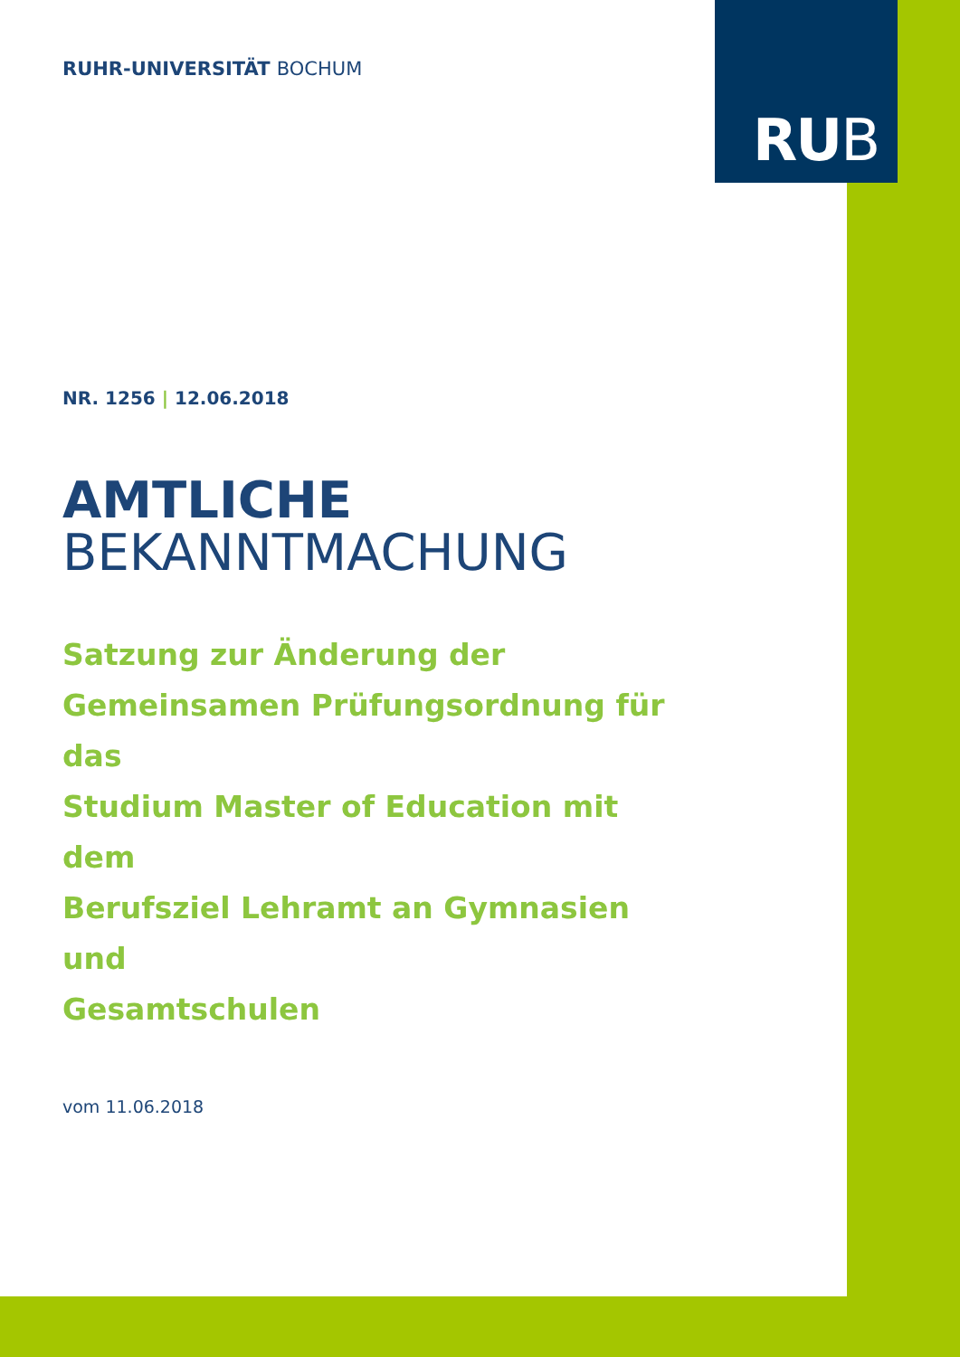RUB
RUHR-UNIVERSITÄT BOCHUM
NR. 1256 | 12.06.2018
AMTLICHE
BEKANNTMACHUNG
Satzung zur Änderung der
Gemeinsamen Prüfungsordnung für das
Studium Master of Education mit dem
Berufsziel Lehramt an Gymnasien und
Gesamtschulen
vom 11.06.2018